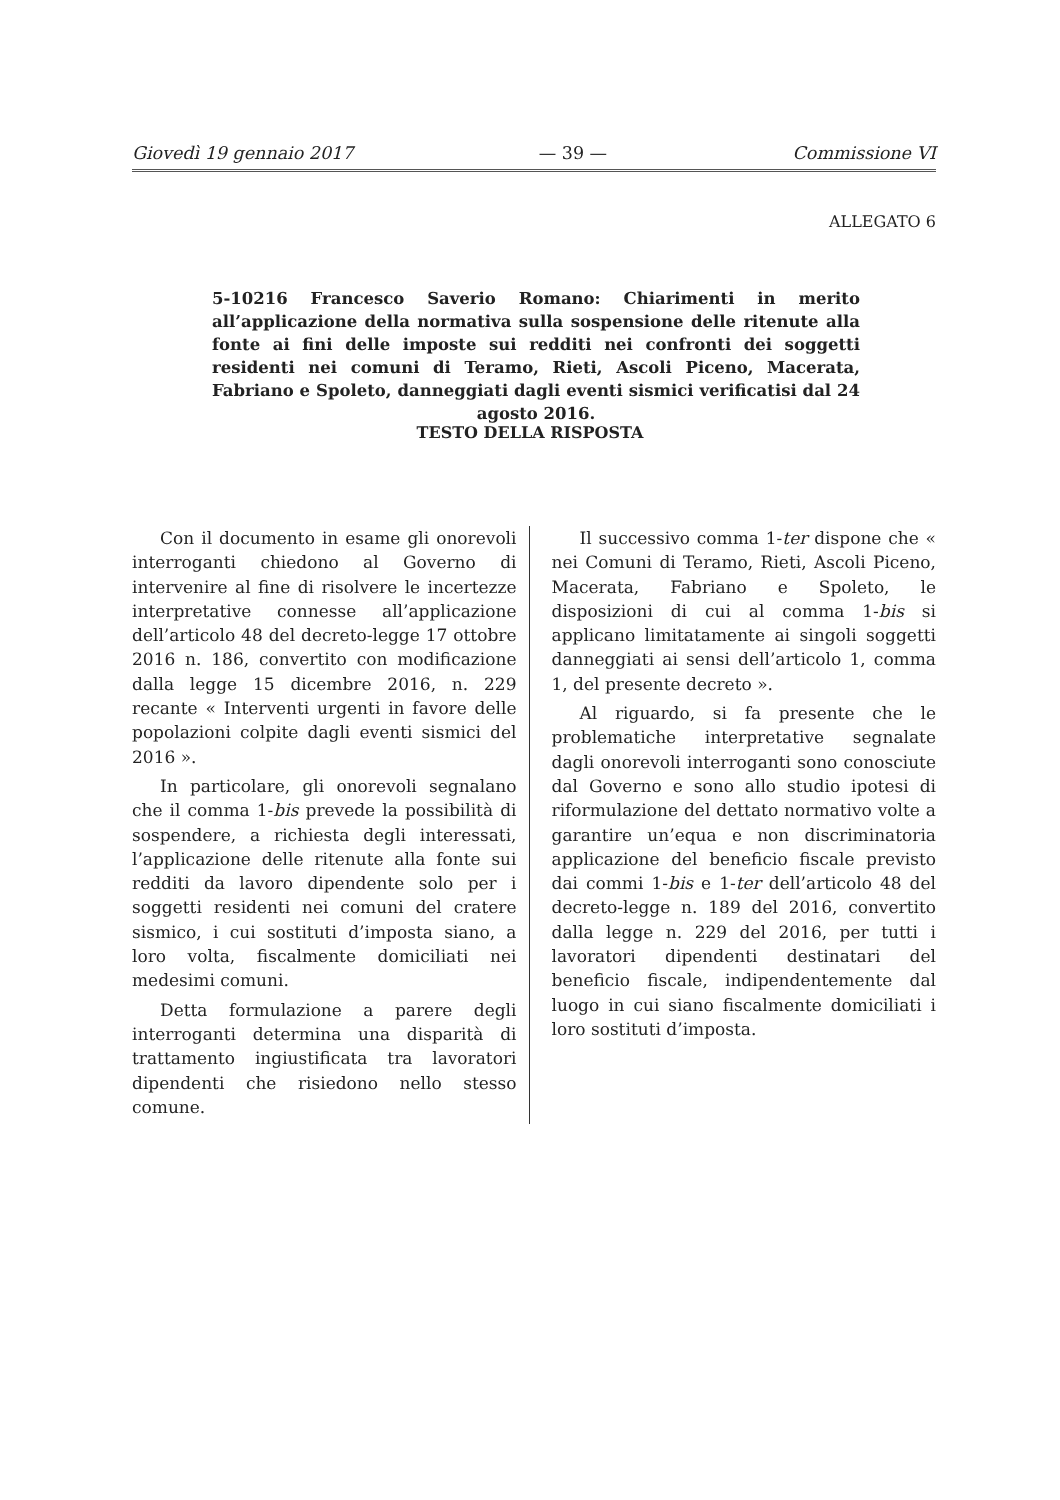Giovedì 19 gennaio 2017 — 39 — Commissione VI
ALLEGATO 6
5-10216 Francesco Saverio Romano: Chiarimenti in merito all’applicazione della normativa sulla sospensione delle ritenute alla fonte ai fini delle imposte sui redditi nei confronti dei soggetti residenti nei comuni di Teramo, Rieti, Ascoli Piceno, Macerata, Fabriano e Spoleto, danneggiati dagli eventi sismici verificatisi dal 24 agosto 2016.
TESTO DELLA RISPOSTA
Con il documento in esame gli onorevoli interroganti chiedono al Governo di intervenire al fine di risolvere le incertezze interpretative connesse all’applicazione dell’articolo 48 del decreto-legge 17 ottobre 2016 n. 186, convertito con modificazione dalla legge 15 dicembre 2016, n. 229 recante « Interventi urgenti in favore delle popolazioni colpite dagli eventi sismici del 2016 ».
In particolare, gli onorevoli segnalano che il comma 1-bis prevede la possibilità di sospendere, a richiesta degli interessati, l’applicazione delle ritenute alla fonte sui redditi da lavoro dipendente solo per i soggetti residenti nei comuni del cratere sismico, i cui sostituti d’imposta siano, a loro volta, fiscalmente domiciliati nei medesimi comuni.
Detta formulazione a parere degli interroganti determina una disparità di trattamento ingiustificata tra lavoratori dipendenti che risiedono nello stesso comune.
Il successivo comma 1-ter dispone che « nei Comuni di Teramo, Rieti, Ascoli Piceno, Macerata, Fabriano e Spoleto, le disposizioni di cui al comma 1-bis si applicano limitatamente ai singoli soggetti danneggiati ai sensi dell’articolo 1, comma 1, del presente decreto ».
Al riguardo, si fa presente che le problematiche interpretative segnalate dagli onorevoli interroganti sono conosciute dal Governo e sono allo studio ipotesi di riformulazione del dettato normativo volte a garantire un’equa e non discriminatoria applicazione del beneficio fiscale previsto dai commi 1-bis e 1-ter dell’articolo 48 del decreto-legge n. 189 del 2016, convertito dalla legge n. 229 del 2016, per tutti i lavoratori dipendenti destinatari del beneficio fiscale, indipendentemente dal luogo in cui siano fiscalmente domiciliati i loro sostituti d’imposta.